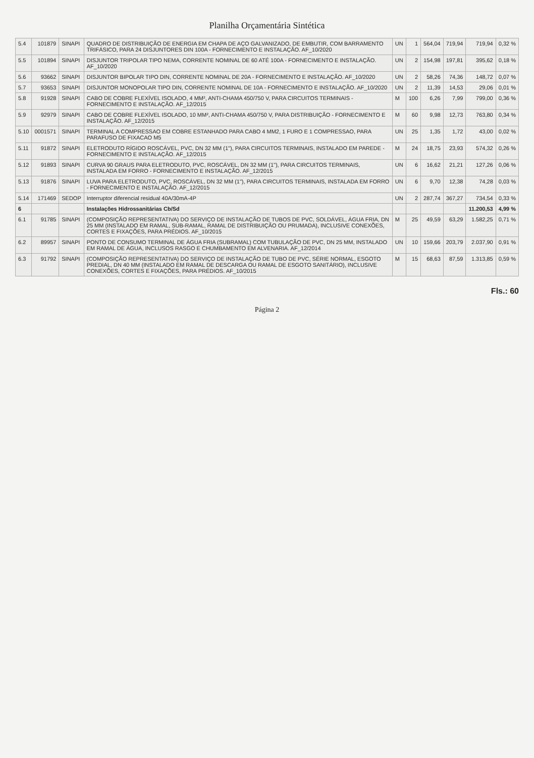Planilha Orçamentária Sintética
| 5.4 | 101879 | SINAPI | QUADRO DE DISTRIBUIÇÃO DE ENERGIA EM CHAPA DE AÇO GALVANIZADO, DE EMBUTIR, COM BARRAMENTO TRIFÁSICO, PARA 24 DISJUNTORES DIN 100A - FORNECIMENTO E INSTALAÇÃO. AF_10/2020 | UN | 1 | 564,04 | 719,94 | 719,94 | 0,32 % |
| 5.5 | 101894 | SINAPI | DISJUNTOR TRIPOLAR TIPO NEMA, CORRENTE NOMINAL DE 60 ATÉ 100A - FORNECIMENTO E INSTALAÇÃO. AF_10/2020 | UN | 2 | 154,98 | 197,81 | 395,62 | 0,18 % |
| 5.6 | 93662 | SINAPI | DISJUNTOR BIPOLAR TIPO DIN, CORRENTE NOMINAL DE 20A - FORNECIMENTO E INSTALAÇÃO. AF_10/2020 | UN | 2 | 58,26 | 74,36 | 148,72 | 0,07 % |
| 5.7 | 93653 | SINAPI | DISJUNTOR MONOPOLAR TIPO DIN, CORRENTE NOMINAL DE 10A - FORNECIMENTO E INSTALAÇÃO. AF_10/2020 | UN | 2 | 11,39 | 14,53 | 29,06 | 0,01 % |
| 5.8 | 91928 | SINAPI | CABO DE COBRE FLEXÍVEL ISOLADO, 4 MM², ANTI-CHAMA 450/750 V, PARA CIRCUITOS TERMINAIS - FORNECIMENTO E INSTALAÇÃO. AF_12/2015 | M | 100 | 6,26 | 7,99 | 799,00 | 0,36 % |
| 5.9 | 92979 | SINAPI | CABO DE COBRE FLEXÍVEL ISOLADO, 10 MM², ANTI-CHAMA 450/750 V, PARA DISTRIBUIÇÃO - FORNECIMENTO E INSTALAÇÃO. AF_12/2015 | M | 60 | 9,98 | 12,73 | 763,80 | 0,34 % |
| 5.10 | 0001571 | SINAPI | TERMINAL A COMPRESSAO EM COBRE ESTANHADO PARA CABO 4 MM2, 1 FURO E 1 COMPRESSAO, PARA PARAFUSO DE FIXACAO M5 | UN | 25 | 1,35 | 1,72 | 43,00 | 0,02 % |
| 5.11 | 91872 | SINAPI | ELETRODUTO RÍGIDO ROSCÁVEL, PVC, DN 32 MM (1"), PARA CIRCUITOS TERMINAIS, INSTALADO EM PAREDE - FORNECIMENTO E INSTALAÇÃO. AF_12/2015 | M | 24 | 18,75 | 23,93 | 574,32 | 0,26 % |
| 5.12 | 91893 | SINAPI | CURVA 90 GRAUS PARA ELETRODUTO, PVC, ROSCÁVEL, DN 32 MM (1"), PARA CIRCUITOS TERMINAIS, INSTALADA EM FORRO - FORNECIMENTO E INSTALAÇÃO. AF_12/2015 | UN | 6 | 16,62 | 21,21 | 127,26 | 0,06 % |
| 5.13 | 91876 | SINAPI | LUVA PARA ELETRODUTO, PVC, ROSCÁVEL, DN 32 MM (1"), PARA CIRCUITOS TERMINAIS, INSTALADA EM FORRO - FORNECIMENTO E INSTALAÇÃO. AF_12/2015 | UN | 6 | 9,70 | 12,38 | 74,28 | 0,03 % |
| 5.14 | 171469 | SEDOP | Interruptor diferencial residual 40A/30mA-4P | UN | 2 | 287,74 | 367,27 | 734,54 | 0,33 % |
| 6 | | | Instalações Hidrossanitárias Cb/Sd | | | | | 11.200,53 | 4,99 % |
| 6.1 | 91785 | SINAPI | (COMPOSIÇÃO REPRESENTATIVA) DO SERVIÇO DE INSTALAÇÃO DE TUBOS DE PVC, SOLDÁVEL, ÁGUA FRIA, DN 25 MM (INSTALADO EM RAMAL, SUB-RAMAL, RAMAL DE DISTRIBUIÇÃO OU PRUMADA), INCLUSIVE CONEXÕES, CORTES E FIXAÇÕES, PARA PRÉDIOS. AF_10/2015 | M | 25 | 49,59 | 63,29 | 1.582,25 | 0,71 % |
| 6.2 | 89957 | SINAPI | PONTO DE CONSUMO TERMINAL DE ÁGUA FRIA (SUBRAMAL) COM TUBULAÇÃO DE PVC, DN 25 MM, INSTALADO EM RAMAL DE ÁGUA, INCLUSOS RASGO E CHUMBAMENTO EM ALVENARIA. AF_12/2014 | UN | 10 | 159,66 | 203,79 | 2.037,90 | 0,91 % |
| 6.3 | 91792 | SINAPI | (COMPOSIÇÃO REPRESENTATIVA) DO SERVIÇO DE INSTALAÇÃO DE TUBO DE PVC, SÉRIE NORMAL, ESGOTO PREDIAL, DN 40 MM (INSTALADO EM RAMAL DE DESCARGA OU RAMAL DE ESGOTO SANITÁRIO), INCLUSIVE CONEXÕES, CORTES E FIXAÇÕES, PARA PRÉDIOS. AF_10/2015 | M | 15 | 68,63 | 87,59 | 1.313,85 | 0,59 % |
Fls.: 60
Página 2